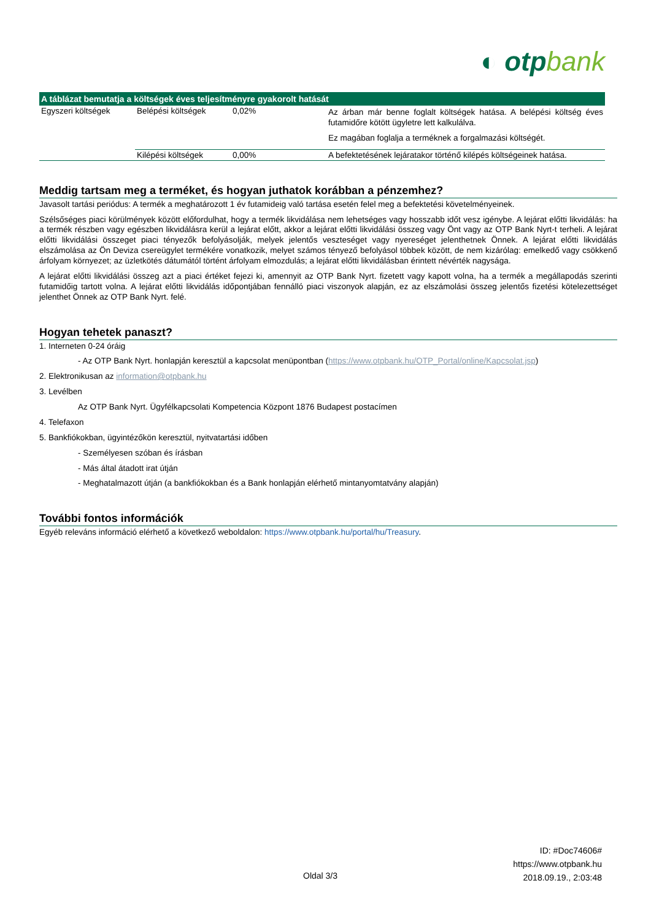◐ otpbank
| A táblázat bemutatja a költségek éves teljesítményre gyakorolt hatását | | | |
| --- | --- | --- | --- |
| Egyszeri költségek | Belépési költségek | 0,02% | Az árban már benne foglalt költségek hatása. A belépési költség éves futamidőre kötött ügyletre lett kalkulálva. Ez magában foglalja a terméknek a forgalmazási költségét. |
| | Kilépési költségek | 0,00% | A befektetésének lejáratakor történő kilépés költségeinek hatása. |
Meddig tartsam meg a terméket, és hogyan juthatok korábban a pénzemhez?
Javasolt tartási periódus: A termék a meghatározott 1 év futamideig való tartása esetén felel meg a befektetési követelményeinek.
Szélsőséges piaci körülmények között előfordulhat, hogy a termék likvidálása nem lehetséges vagy hosszabb időt vesz igénybe. A lejárat előtti likvidálás: ha a termék részben vagy egészben likvidálásra kerül a lejárat előtt, akkor a lejárat előtti likvidálási összeg vagy Önt vagy az OTP Bank Nyrt-t terheli. A lejárat előtti likvidálási összeget piaci tényezők befolyásolják, melyek jelentős veszteséget vagy nyereséget jelenthetnek Önnek. A lejárat előtti likvidálás elszámolása az Ön Deviza csereügylet termékére vonatkozik, melyet számos tényező befolyásol többek között, de nem kizárólag: emelkedő vagy csökkenő árfolyam környezet; az üzletkötés dátumától történt árfolyam elmozdulás; a lejárat előtti likvidálásban érintett névérték nagysága.
A lejárat előtti likvidálási összeg azt a piaci értéket fejezi ki, amennyit az OTP Bank Nyrt. fizetett vagy kapott volna, ha a termék a megállapodás szerinti futamidőig tartott volna. A lejárat előtti likvidálás időpontjában fennálló piaci viszonyok alapján, ez az elszámolási összeg jelentős fizetési kötelezettséget jelenthet Önnek az OTP Bank Nyrt. felé.
Hogyan tehetek panaszt?
1. Interneten 0-24 óráig
- Az OTP Bank Nyrt. honlapján keresztül a kapcsolat menüpontban (https://www.otpbank.hu/OTP_Portal/online/Kapcsolat.jsp)
2. Elektronikusan az information@otpbank.hu
3. Levélben
Az OTP Bank Nyrt. Ügyfélkapcsolati Kompetencia Központ 1876 Budapest postacímen
4. Telefaxon
5. Bankfiókokban, ügyintézőkön keresztül, nyitvatartási időben
- Személyesen szóban és írásban
- Más által átadott irat útján
- Meghatalmazott útján (a bankfiókokban és a Bank honlapján elérhető mintanyomtatvány alapján)
További fontos információk
Egyéb releváns információ elérhető a következő weboldalon: https://www.otpbank.hu/portal/hu/Treasury.
ID: #Doc74606#
https://www.otpbank.hu
2018.09.19., 2:03:48
Oldal 3/3